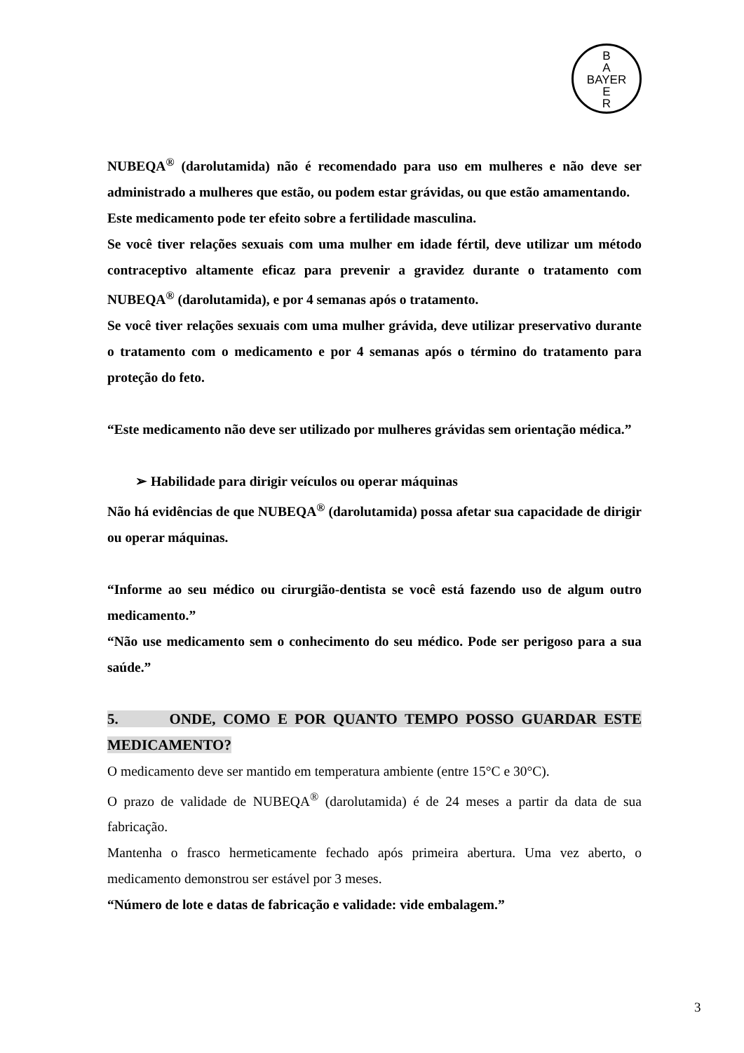B
A
BAYER
E
R
NUBEQA<sup>®</sup> (darolutamida) não é recomendado para uso em mulheres e não deve ser administrado a mulheres que estão, ou podem estar grávidas, ou que estão amamentando.
Este medicamento pode ter efeito sobre a fertilidade masculina.
Se você tiver relações sexuais com uma mulher em idade fértil, deve utilizar um método contraceptivo altamente eficaz para prevenir a gravidez durante o tratamento com NUBEQA<sup>®</sup> (darolutamida), e por 4 semanas após o tratamento.
Se você tiver relações sexuais com uma mulher grávida, deve utilizar preservativo durante o tratamento com o medicamento e por 4 semanas após o término do tratamento para proteção do feto.
“Este medicamento não deve ser utilizado por mulheres grávidas sem orientação médica.”
➢ Habilidade para dirigir veículos ou operar máquinas
Não há evidências de que NUBEQA<sup>®</sup> (darolutamida) possa afetar sua capacidade de dirigir ou operar máquinas.
“Informe ao seu médico ou cirurgião-dentista se você está fazendo uso de algum outro medicamento.”
“Não use medicamento sem o conhecimento do seu médico. Pode ser perigoso para a sua saúde.”
5. ONDE, COMO E POR QUANTO TEMPO POSSO GUARDAR ESTE MEDICAMENTO?
O medicamento deve ser mantido em temperatura ambiente (entre 15°C e 30°C).
O prazo de validade de NUBEQA<sup>®</sup> (darolutamida) é de 24 meses a partir da data de sua fabricação.
Mantenha o frasco hermeticamente fechado após primeira abertura. Uma vez aberto, o medicamento demonstrou ser estável por 3 meses.
“Número de lote e datas de fabricação e validade: vide embalagem.”
3